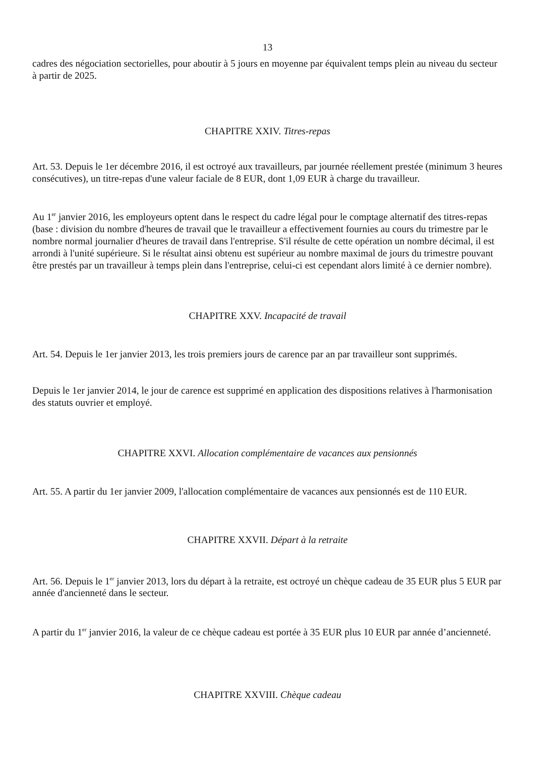13
cadres des négociation sectorielles, pour aboutir à 5 jours en moyenne par équivalent temps plein au niveau du secteur à partir de 2025.
CHAPITRE XXIV. Titres-repas
Art. 53. Depuis le 1er décembre 2016, il est octroyé aux travailleurs, par journée réellement prestée (minimum 3 heures consécutives), un titre-repas d'une valeur faciale de 8 EUR, dont 1,09 EUR à charge du travailleur.
Au 1<sup>er</sup> janvier 2016, les employeurs optent dans le respect du cadre légal pour le comptage alternatif des titres-repas (base : division du nombre d'heures de travail que le travailleur a effectivement fournies au cours du trimestre par le nombre normal journalier d'heures de travail dans l'entreprise. S'il résulte de cette opération un nombre décimal, il est arrondi à l'unité supérieure. Si le résultat ainsi obtenu est supérieur au nombre maximal de jours du trimestre pouvant être prestés par un travailleur à temps plein dans l'entreprise, celui-ci est cependant alors limité à ce dernier nombre).
CHAPITRE XXV. Incapacité de travail
Art. 54. Depuis le 1er janvier 2013, les trois premiers jours de carence par an par travailleur sont supprimés.
Depuis le 1er janvier 2014, le jour de carence est supprimé en application des dispositions relatives à l'harmonisation des statuts ouvrier et employé.
CHAPITRE XXVI. Allocation complémentaire de vacances aux pensionnés
Art. 55. A partir du 1er janvier 2009, l'allocation complémentaire de vacances aux pensionnés est de 110 EUR.
CHAPITRE XXVII. Départ à la retraite
Art. 56. Depuis le 1<sup>er</sup> janvier 2013, lors du départ à la retraite, est octroyé un chèque cadeau de 35 EUR plus 5 EUR par année d'ancienneté dans le secteur.
A partir du 1<sup>er</sup> janvier 2016, la valeur de ce chèque cadeau est portée à 35 EUR plus 10 EUR par année d’ancienneté.
CHAPITRE XXVIII. Chèque cadeau